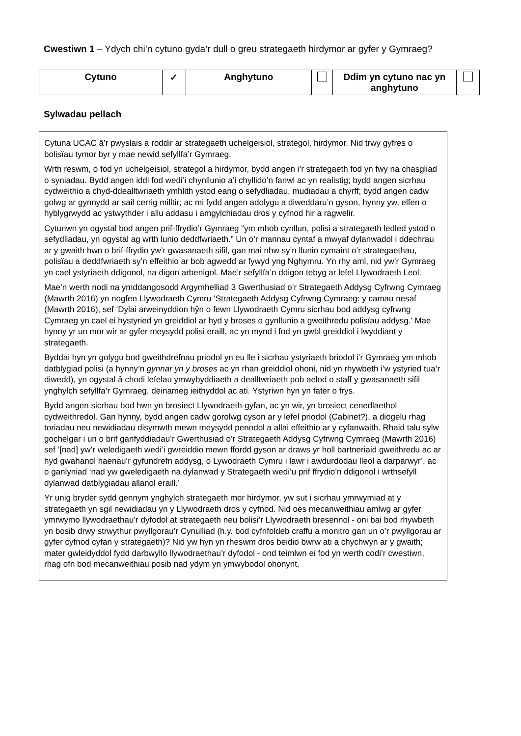Cwestiwn 1 – Ydych chi’n cytuno gyda’r dull o greu strategaeth hirdymor ar gyfer y Gymraeg?
| Cytuno | ✓ | Anghytuno | | Ddim yn cytuno nac yn anghytuno | |
Sylwadau pellach
Cytuna UCAC â’r pwyslais a roddir ar strategaeth uchelgeisiol, strategol, hirdymor. Nid trwy gyfres o bolisïau tymor byr y mae newid sefyllfa’r Gymraeg.
Wrth reswm, o fod yn uchelgeisiol, strategol a hirdymor, bydd angen i’r strategaeth fod yn fwy na chasgliad o syniadau. Bydd angen iddi fod wedi’i chynllunio a’i chyllido’n fanwl ac yn realistig; bydd angen sicrhau cydweithio a chyd-ddealltwriaeth ymhlith ystod eang o sefydliadau, mudiadau a chyrff; bydd angen cadw golwg ar gynnydd ar sail cerrig milltir; ac mi fydd angen adolygu a diweddaru’n gyson, hynny yw, elfen o hyblygrwydd ac ystwythder i allu addasu i amgylchiadau dros y cyfnod hir a ragwelir.
Cytunwn yn ogystal bod angen prif-ffrydio’r Gymraeg “ym mhob cynllun, polisi a strategaeth ledled ystod o sefydliadau, yn ogystal ag wrth lunio deddfwriaeth.” Un o’r mannau cyntaf a mwyaf dylanwadol i ddechrau ar y gwaith hwn o brif-ffrydio yw’r gwasanaeth sifil, gan mai nhw sy’n llunio cymaint o’r strategaethau, polisïau a deddfwriaeth sy’n effeithio ar bob agwedd ar fywyd yng Nghymru. Yn rhy aml, nid yw’r Gymraeg yn cael ystyriaeth ddigonol, na digon arbenigol. Mae’r sefyllfa’n ddigon tebyg ar lefel Llywodraeth Leol.
Mae’n werth nodi na ymddangosodd Argymhelliad 3 Gwerthusiad o’r Strategaeth Addysg Cyfrwng Cymraeg (Mawrth 2016) yn nogfen Llywodraeth Cymru ‘Strategaeth Addysg Cyfrwng Cymraeg: y camau nesaf (Mawrth 2016), sef ‘Dylai arweinyddion hŷn o fewn Llywodraeth Cymru sicrhau bod addysg cyfrwng Cymraeg yn cael ei hystyried yn greiddiol ar hyd y broses o gynllunio a gweithredu polisïau addysg.’ Mae hynny yr un mor wir ar gyfer meysydd polisi eraill, ac yn mynd i fod yn gwbl greiddiol i lwyddiant y strategaeth.
Byddai hyn yn golygu bod gweithdrefnau priodol yn eu lle i sicrhau ystyriaeth briodol i’r Gymraeg ym mhob datblygiad polisi (a hynny’n gynnar yn y broses ac yn rhan greiddiol ohoni, nid yn rhywbeth i’w ystyried tua’r diwedd), yn ogystal â chodi lefelau ymwybyddiaeth a dealltwriaeth pob aelod o staff y gwasanaeth sifil ynghylch sefyllfa’r Gymraeg, deinameg ieithyddol ac ati. Ystyriwn hyn yn fater o frys.
Bydd angen sicrhau bod hwn yn brosiect Llywodraeth-gyfan, ac yn wir, yn brosiect cenedlaethol cydweithredol. Gan hynny, bydd angen cadw gorolwg cyson ar y lefel priodol (Cabinet?), a diogelu rhag toriadau neu newidiadau disymwth mewn meysydd penodol a allai effeithio ar y cyfanwaith. Rhaid talu sylw gochelgar i un o brif ganfyddiadau’r Gwerthusiad o’r Strategaeth Addysg Cyfrwng Cymraeg (Mawrth 2016) sef ‘[nad] yw’r weledigaeth wedi’i gwreiddio mewn ffordd gyson ar draws yr holl bartneriaid gweithredu ac ar hyd gwahanol haenau’r gyfundrefn addysg, o Lywodraeth Cymru i lawr i awdurdodau lleol a darparwyr’, ac o ganlyniad ‘nad yw gweledigaeth na dylanwad y Strategaeth wedi’u prif ffrydio’n ddigonol i wrthsefyll dylanwad datblygiadau allanol eraill.’
Yr unig bryder sydd gennym ynghylch strategaeth mor hirdymor, yw sut i sicrhau ymrwymiad at y strategaeth yn sgil newidiadau yn y Llywodraeth dros y cyfnod. Nid oes mecanweithiau amlwg ar gyfer ymrwymo llywodraethau’r dyfodol at strategaeth neu bolisi’r Llywodraeth bresennol - oni bai bod rhywbeth yn bosib drwy strwythur pwyllgorau’r Cynulliad (h.y. bod cyfrifoldeb craffu a monitro gan un o’r pwyllgorau ar gyfer cyfnod cyfan y strategaeth)? Nid yw hyn yn rheswm dros beidio bwrw ati a chychwyn ar y gwaith; mater gwleidyddol fydd darbwyllo llywodraethau’r dyfodol - ond teimlwn ei fod yn werth codi’r cwestiwn, rhag ofn bod mecanweithiau posib nad ydym yn ymwybodol ohonynt.